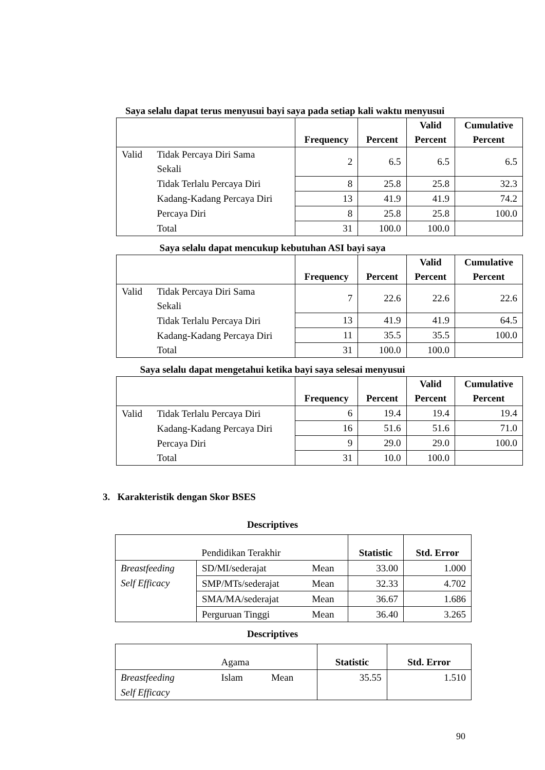Saya selalu dapat terus menyusui bayi saya pada setiap kali waktu menyusui
| | | Frequency | Percent | Valid Percent | Cumulative Percent |
| --- | --- | --- | --- | --- | --- |
| Valid | Tidak Percaya Diri Sama Sekali | 2 | 6.5 | 6.5 | 6.5 |
| | Tidak Terlalu Percaya Diri | 8 | 25.8 | 25.8 | 32.3 |
| | Kadang-Kadang Percaya Diri | 13 | 41.9 | 41.9 | 74.2 |
| | Percaya Diri | 8 | 25.8 | 25.8 | 100.0 |
| | Total | 31 | 100.0 | 100.0 | |
Saya selalu dapat mencukup kebutuhan ASI bayi saya
| | | Frequency | Percent | Valid Percent | Cumulative Percent |
| --- | --- | --- | --- | --- | --- |
| Valid | Tidak Percaya Diri Sama Sekali | 7 | 22.6 | 22.6 | 22.6 |
| | Tidak Terlalu Percaya Diri | 13 | 41.9 | 41.9 | 64.5 |
| | Kadang-Kadang Percaya Diri | 11 | 35.5 | 35.5 | 100.0 |
| | Total | 31 | 100.0 | 100.0 | |
Saya selalu dapat mengetahui ketika bayi saya selesai menyusui
| | | Frequency | Percent | Valid Percent | Cumulative Percent |
| --- | --- | --- | --- | --- | --- |
| Valid | Tidak Terlalu Percaya Diri | 6 | 19.4 | 19.4 | 19.4 |
| | Kadang-Kadang Percaya Diri | 16 | 51.6 | 51.6 | 71.0 |
| | Percaya Diri | 9 | 29.0 | 29.0 | 100.0 |
| | Total | 31 | 10.0 | 100.0 | |
3. Karakteristik dengan Skor BSES
Descriptives
| | Pendidikan Terakhir | | Statistic | Std. Error |
| Breastfeeding Self Efficacy | SD/MI/sederajat | Mean | 33.00 | 1.000 |
| | SMP/MTs/sederajat | Mean | 32.33 | 4.702 |
| | SMA/MA/sederajat | Mean | 36.67 | 1.686 |
| | Perguruan Tinggi | Mean | 36.40 | 3.265 |
Descriptives
| | Agama | | Statistic | Std. Error |
| Breastfeeding Self Efficacy | Islam | Mean | 35.55 | 1.510 |
90